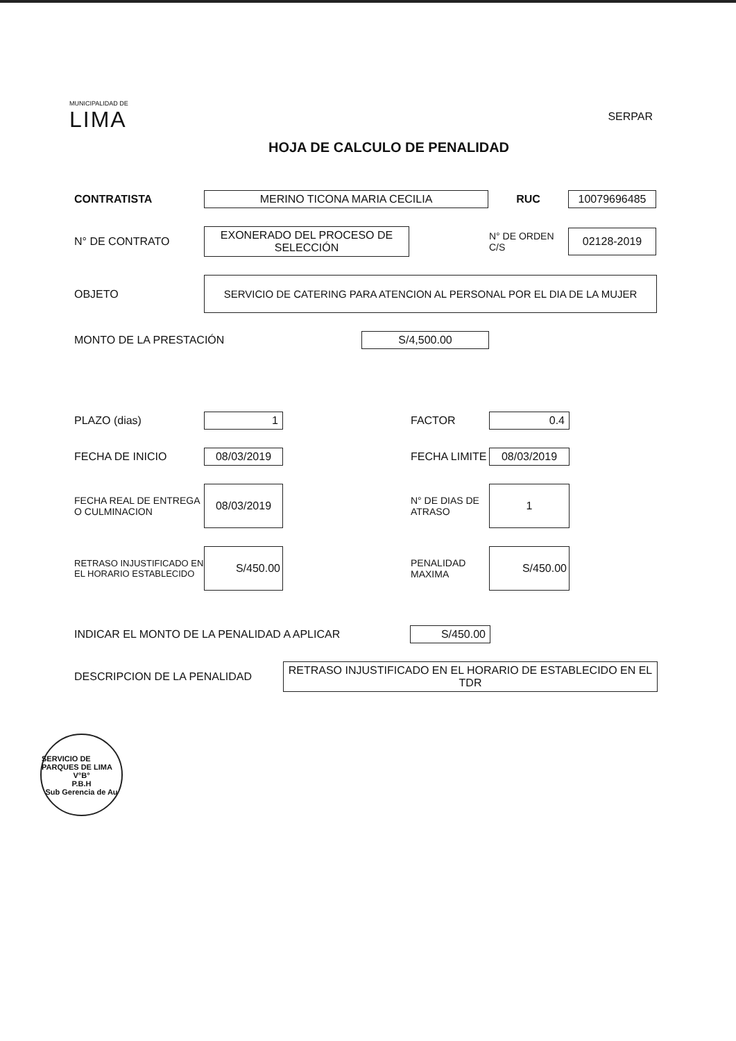MUNICIPALIDAD DE
LIMA
SERPAR
HOJA DE CALCULO DE PENALIDAD
CONTRATISTA
MERINO TICONA MARIA CECILIA
RUC
10079696485
N° DE CONTRATO
EXONERADO DEL PROCESO DE SELECCIÓN
N° DE ORDEN C/S
02128-2019
OBJETO
SERVICIO DE CATERING PARA ATENCION AL PERSONAL POR EL DIA DE LA MUJER
MONTO DE LA PRESTACIÓN
S/4,500.00
PLAZO (dias)
1
FACTOR
0.4
FECHA DE INICIO
08/03/2019
FECHA LIMITE
08/03/2019
FECHA REAL DE ENTREGA O CULMINACION
08/03/2019
N° DE DIAS DE ATRASO
1
RETRASO INJUSTIFICADO EN EL HORARIO ESTABLECIDO
S/450.00
PENALIDAD MAXIMA
S/450.00
INDICAR EL MONTO DE LA PENALIDAD A APLICAR
S/450.00
DESCRIPCION DE LA PENALIDAD
RETRASO INJUSTIFICADO EN EL HORARIO DE ESTABLECIDO EN EL TDR
SERVICIO DE PARQUES DE LIMA
V°B°
P.B.H
Sub Gerencia de Au